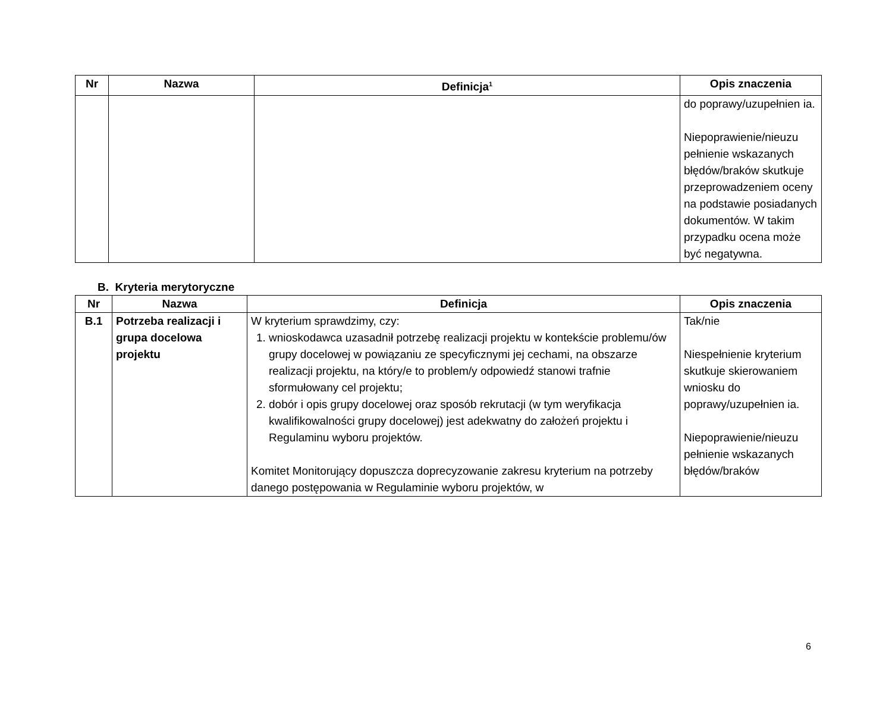| Nr | Nazwa | Definicja<sup>1</sup> | Opis znaczenia |
| --- | --- | --- | --- |
| | | | do poprawy/uzupełnien ia. Niepoprawienie/nieuzu pełnienie wskazanych błędów/braków skutkuje przeprowadzeniem oceny na podstawie posiadanych dokumentów. W takim przypadku ocena może być negatywna. |
B. Kryteria merytoryczne
| Nr | Nazwa | Definicja | Opis znaczenia |
| --- | --- | --- | --- |
| B.1 | Potrzeba realizacji i grupa docelowa projektu | W kryterium sprawdzimy, czy: 1. wnioskodawca uzasadnił potrzebę realizacji projektu w kontekście problemu/ów grupy docelowej w powiązaniu ze specyficznymi jej cechami, na obszarze realizacji projektu, na który/e to problem/y odpowiedź stanowi trafnie sformułowany cel projektu; 2. dobór i opis grupy docelowej oraz sposób rekrutacji (w tym weryfikacja kwalifikowalności grupy docelowej) jest adekwatny do założeń projektu i Regulaminu wyboru projektów. Komitet Monitorujący dopuszcza doprecyzowanie zakresu kryterium na potrzeby danego postępowania w Regulaminie wyboru projektów, w | Tak/nie Niespełnienie kryterium skutkuje skierowaniem wniosku do poprawy/uzupełnien ia. Niepoprawienie/nieuzu pełnienie wskazanych błędów/braków |
6